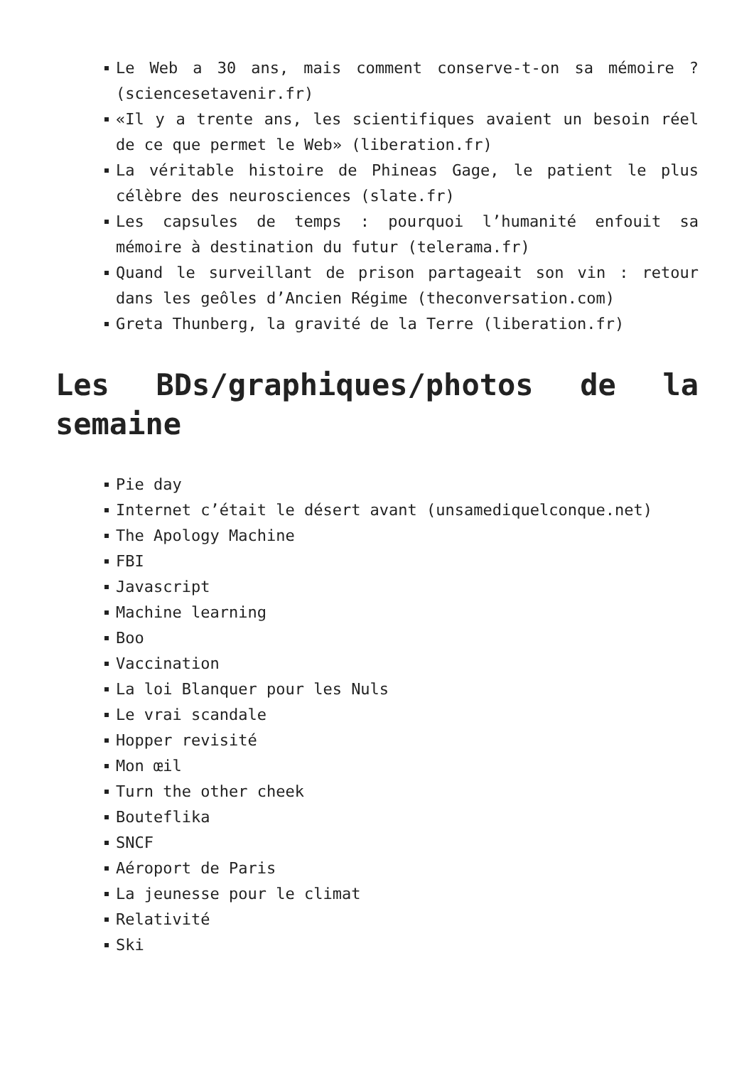Le Web a 30 ans, mais comment conserve-t-on sa mémoire ? (sciencesetavenir.fr)
«Il y a trente ans, les scientifiques avaient un besoin réel de ce que permet le Web» (liberation.fr)
La véritable histoire de Phineas Gage, le patient le plus célèbre des neurosciences (slate.fr)
Les capsules de temps : pourquoi l’humanité enfouit sa mémoire à destination du futur (telerama.fr)
Quand le surveillant de prison partageait son vin : retour dans les geôles d’Ancien Régime (theconversation.com)
Greta Thunberg, la gravité de la Terre (liberation.fr)
Les BDs/graphiques/photos de la semaine
Pie day
Internet c’était le désert avant (unsamediquelconque.net)
The Apology Machine
FBI
Javascript
Machine learning
Boo
Vaccination
La loi Blanquer pour les Nuls
Le vrai scandale
Hopper revisité
Mon œil
Turn the other cheek
Bouteflika
SNCF
Aéroport de Paris
La jeunesse pour le climat
Relativité
Ski